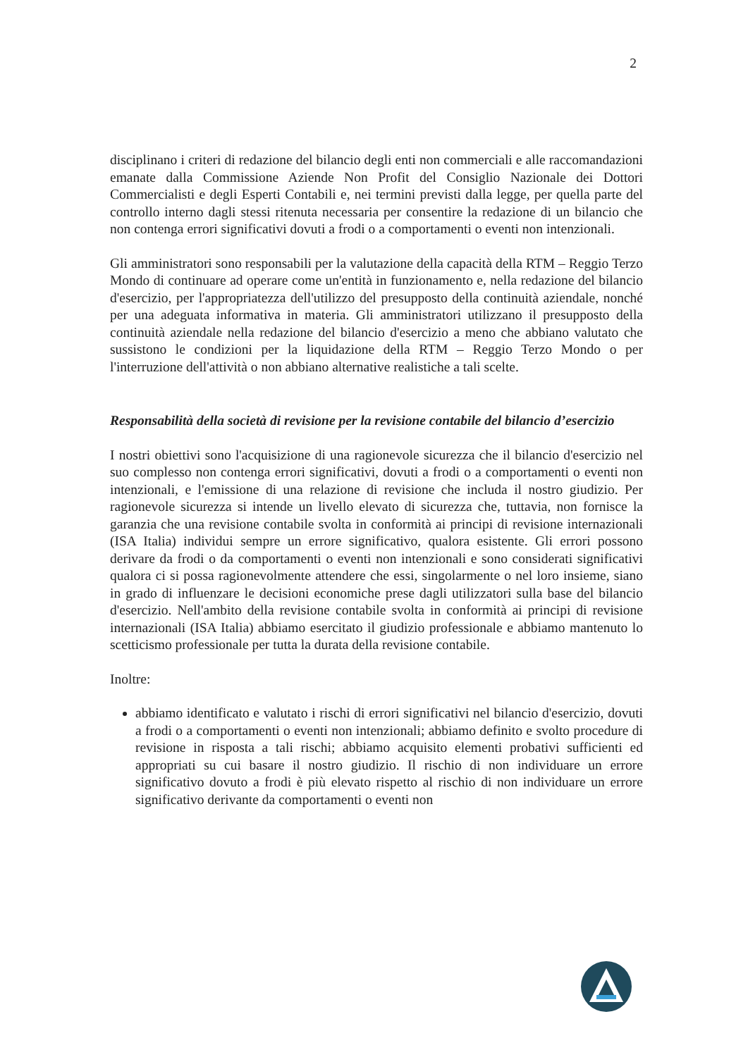2
disciplinano i criteri di redazione del bilancio degli enti non commerciali e alle raccomandazioni emanate dalla Commissione Aziende Non Profit del Consiglio Nazionale dei Dottori Commercialisti e degli Esperti Contabili e, nei termini previsti dalla legge, per quella parte del controllo interno dagli stessi ritenuta necessaria per consentire la redazione di un bilancio che non contenga errori significativi dovuti a frodi o a comportamenti o eventi non intenzionali.
Gli amministratori sono responsabili per la valutazione della capacità della RTM – Reggio Terzo Mondo di continuare ad operare come un'entità in funzionamento e, nella redazione del bilancio d'esercizio, per l'appropriatezza dell'utilizzo del presupposto della continuità aziendale, nonché per una adeguata informativa in materia. Gli amministratori utilizzano il presupposto della continuità aziendale nella redazione del bilancio d'esercizio a meno che abbiano valutato che sussistono le condizioni per la liquidazione della RTM – Reggio Terzo Mondo o per l'interruzione dell'attività o non abbiano alternative realistiche a tali scelte.
Responsabilità della società di revisione per la revisione contabile del bilancio d’esercizio
I nostri obiettivi sono l'acquisizione di una ragionevole sicurezza che il bilancio d'esercizio nel suo complesso non contenga errori significativi, dovuti a frodi o a comportamenti o eventi non intenzionali, e l'emissione di una relazione di revisione che includa il nostro giudizio. Per ragionevole sicurezza si intende un livello elevato di sicurezza che, tuttavia, non fornisce la garanzia che una revisione contabile svolta in conformità ai principi di revisione internazionali (ISA Italia) individui sempre un errore significativo, qualora esistente. Gli errori possono derivare da frodi o da comportamenti o eventi non intenzionali e sono considerati significativi qualora ci si possa ragionevolmente attendere che essi, singolarmente o nel loro insieme, siano in grado di influenzare le decisioni economiche prese dagli utilizzatori sulla base del bilancio d'esercizio. Nell'ambito della revisione contabile svolta in conformità ai principi di revisione internazionali (ISA Italia) abbiamo esercitato il giudizio professionale e abbiamo mantenuto lo scetticismo professionale per tutta la durata della revisione contabile.
Inoltre:
abbiamo identificato e valutato i rischi di errori significativi nel bilancio d'esercizio, dovuti a frodi o a comportamenti o eventi non intenzionali; abbiamo definito e svolto procedure di revisione in risposta a tali rischi; abbiamo acquisito elementi probativi sufficienti ed appropriati su cui basare il nostro giudizio. Il rischio di non individuare un errore significativo dovuto a frodi è più elevato rispetto al rischio di non individuare un errore significativo derivante da comportamenti o eventi non